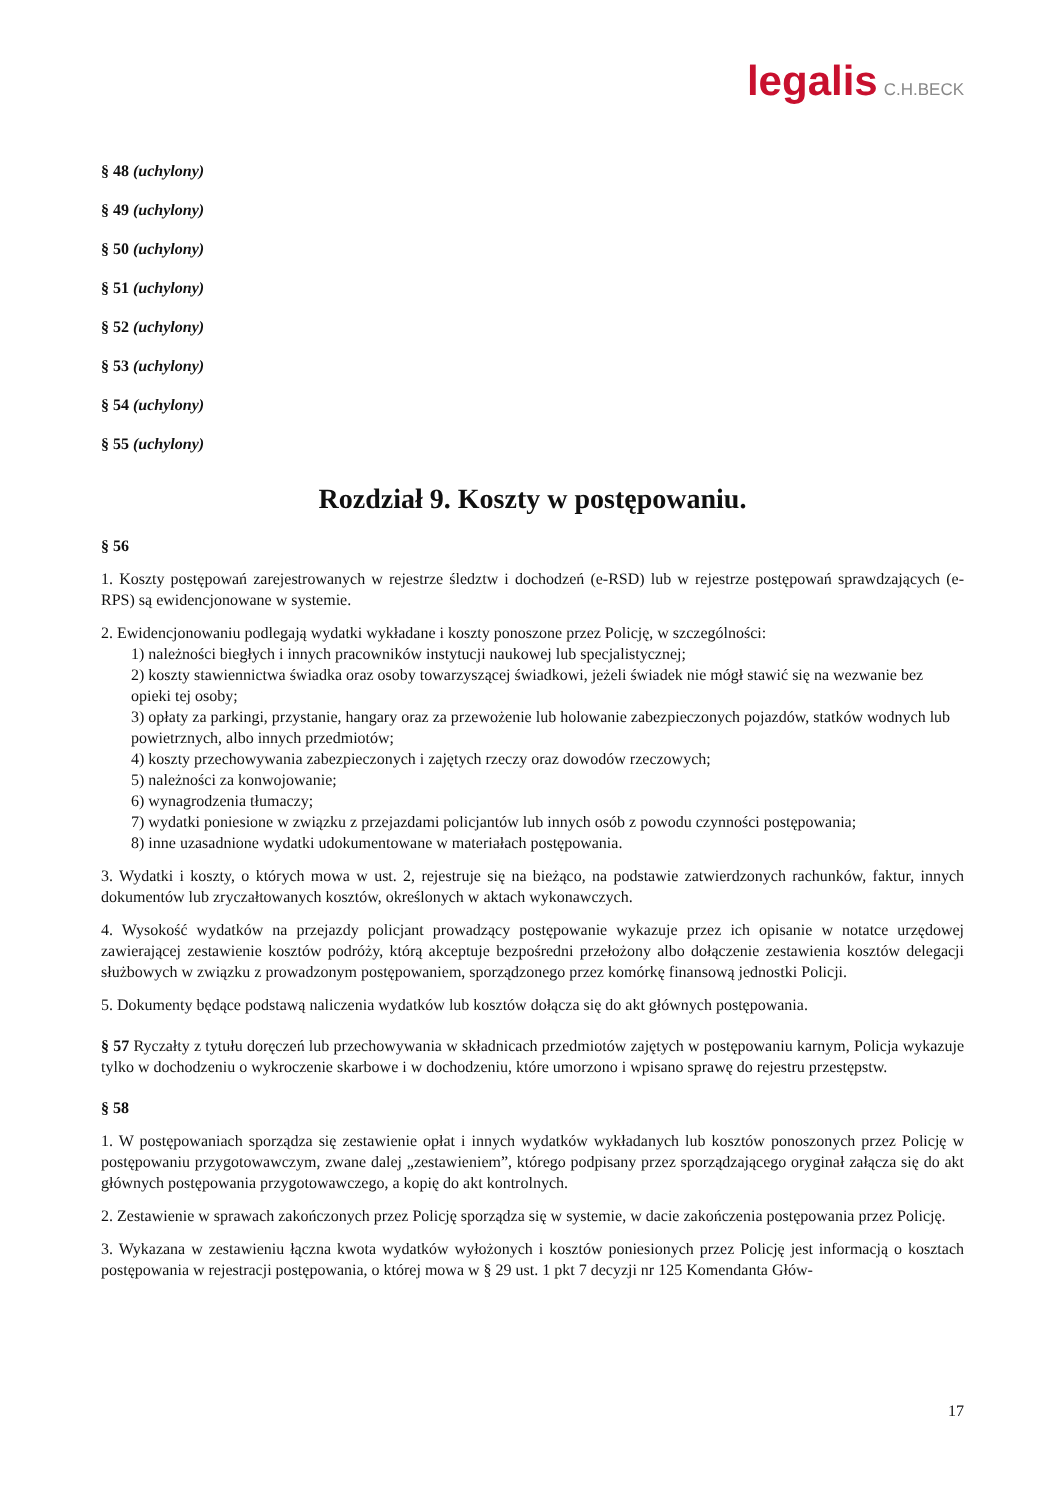legalis C.H.BECK
§ 48 (uchylony)
§ 49 (uchylony)
§ 50 (uchylony)
§ 51 (uchylony)
§ 52 (uchylony)
§ 53 (uchylony)
§ 54 (uchylony)
§ 55 (uchylony)
Rozdział 9. Koszty w postępowaniu.
§ 56
1. Koszty postępowań zarejestrowanych w rejestrze śledztw i dochodzeń (e-RSD) lub w rejestrze postępowań sprawdzających (e-RPS) są ewidencjonowane w systemie.
2. Ewidencjonowaniu podlegają wydatki wykładane i koszty ponoszone przez Policję, w szczególności:
1) należności biegłych i innych pracowników instytucji naukowej lub specjalistycznej;
2) koszty stawiennictwa świadka oraz osoby towarzyszącej świadkowi, jeżeli świadek nie mógł stawić się na wezwanie bez opieki tej osoby;
3) opłaty za parkingi, przystanie, hangary oraz za przewożenie lub holowanie zabezpieczonych pojazdów, statków wodnych lub powietrznych, albo innych przedmiotów;
4) koszty przechowywania zabezpieczonych i zajętych rzeczy oraz dowodów rzeczowych;
5) należności za konwojowanie;
6) wynagrodzenia tłumaczy;
7) wydatki poniesione w związku z przejazdami policjantów lub innych osób z powodu czynności postępowania;
8) inne uzasadnione wydatki udokumentowane w materiałach postępowania.
3. Wydatki i koszty, o których mowa w ust. 2, rejestruje się na bieżąco, na podstawie zatwierdzonych rachunków, faktur, innych dokumentów lub zryczałtowanych kosztów, określonych w aktach wykonawczych.
4. Wysokość wydatków na przejazdy policjant prowadzący postępowanie wykazuje przez ich opisanie w notatce urzędowej zawierającej zestawienie kosztów podróży, którą akceptuje bezpośredni przełożony albo dołączenie zestawienia kosztów delegacji służbowych w związku z prowadzonym postępowaniem, sporządzonego przez komórkę finansową jednostki Policji.
5. Dokumenty będące podstawą naliczenia wydatków lub kosztów dołącza się do akt głównych postępowania.
§ 57 Ryczałty z tytułu doręczeń lub przechowywania w składnicach przedmiotów zajętych w postępowaniu karnym, Policja wykazuje tylko w dochodzeniu o wykroczenie skarbowe i w dochodzeniu, które umorzono i wpisano sprawę do rejestru przestępstw.
§ 58
1. W postępowaniach sporządza się zestawienie opłat i innych wydatków wykładanych lub kosztów ponoszonych przez Policję w postępowaniu przygotowawczym, zwane dalej „zestawieniem”, którego podpisany przez sporządzającego oryginał załącza się do akt głównych postępowania przygotowawczego, a kopię do akt kontrolnych.
2. Zestawienie w sprawach zakończonych przez Policję sporządza się w systemie, w dacie zakończenia postępowania przez Policję.
3. Wykazana w zestawieniu łączna kwota wydatków wyłożonych i kosztów poniesionych przez Policję jest informacją o kosztach postępowania w rejestracji postępowania, o której mowa w § 29 ust. 1 pkt 7 decyzji nr 125 Komendanta Głów-
17